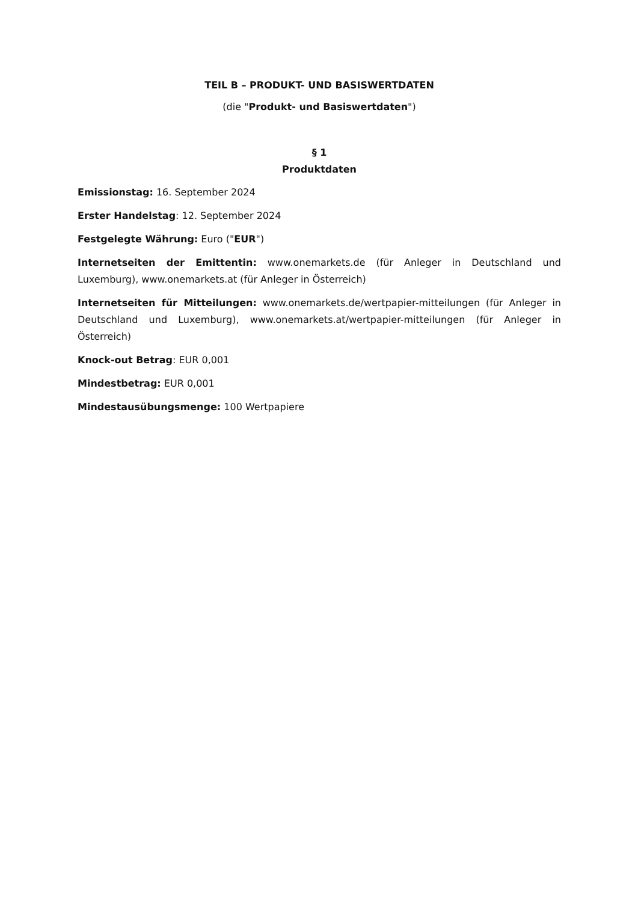TEIL B – PRODUKT- UND BASISWERTDATEN
(die "Produkt- und Basiswertdaten")
§ 1
Produktdaten
Emissionstag: 16. September 2024
Erster Handelstag: 12. September 2024
Festgelegte Währung: Euro ("EUR")
Internetseiten der Emittentin: www.onemarkets.de (für Anleger in Deutschland und Luxemburg), www.onemarkets.at (für Anleger in Österreich)
Internetseiten für Mitteilungen: www.onemarkets.de/wertpapier-mitteilungen (für Anleger in Deutschland und Luxemburg), www.onemarkets.at/wertpapier-mitteilungen (für Anleger in Österreich)
Knock-out Betrag: EUR 0,001
Mindestbetrag: EUR 0,001
Mindestausübungsmenge: 100 Wertpapiere